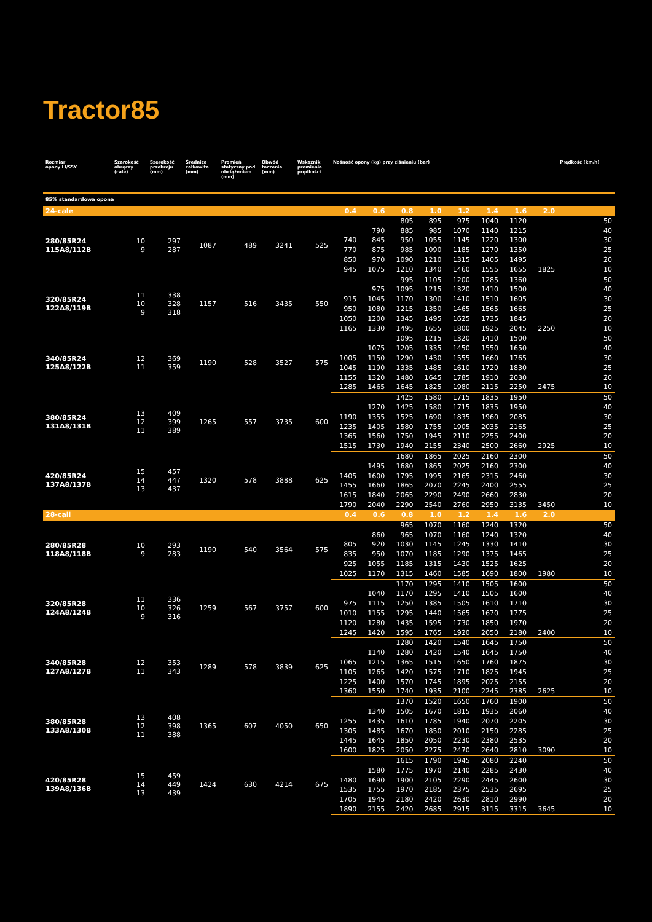Tractor85
| Rozmiar opony LI/SSY | Szerokość obręczy (cale) | Szerokość przekroju (mm) | Średnica całkowita (mm) | Promień statyczny pod obciążeniem (mm) | Obwód toczenia (mm) | Wskaźnik promienia prędkości | Nośność opony (kg) przy ciśnieniu (bar) | | | | | | | | Prędkość (km/h) |
| --- | --- | --- | --- | --- | --- | --- | --- | --- | --- | --- | --- | --- | --- | --- | --- |
| 85% standardowa opona | | | | | | | | | | | | | | | |
| 24-cale | | | | | | | 0.4 | 0.6 | 0.8 | 1.0 | 1.2 | 1.4 | 1.6 | 2.0 | |
| 280/85R24 115A8/112B | 10 9 | 297 287 | 1087 | 489 | 3241 | 525 | | | 805 | 895 | 975 | 1040 | 1120 | | 50 |
| | | | | | | | | 790 | 885 | 985 | 1070 | 1140 | 1215 | | 40 |
| | | | | | | | 740 | 845 | 950 | 1055 | 1145 | 1220 | 1300 | | 30 |
| | | | | | | | 770 | 875 | 985 | 1090 | 1185 | 1270 | 1350 | | 25 |
| | | | | | | | 850 | 970 | 1090 | 1210 | 1315 | 1405 | 1495 | | 20 |
| | | | | | | | 945 | 1075 | 1210 | 1340 | 1460 | 1555 | 1655 | 1825 | 10 |
| 320/85R24 122A8/119B | 11 10 9 | 338 328 318 | 1157 | 516 | 3435 | 550 | | | 995 | 1105 | 1200 | 1285 | 1360 | | 50 |
| | | | | | | | | 975 | 1095 | 1215 | 1320 | 1410 | 1500 | | 40 |
| | | | | | | | 915 | 1045 | 1170 | 1300 | 1410 | 1510 | 1605 | | 30 |
| | | | | | | | 950 | 1080 | 1215 | 1350 | 1465 | 1565 | 1665 | | 25 |
| | | | | | | | 1050 | 1200 | 1345 | 1495 | 1625 | 1735 | 1845 | | 20 |
| | | | | | | | 1165 | 1330 | 1495 | 1655 | 1800 | 1925 | 2045 | 2250 | 10 |
| 340/85R24 125A8/122B | 12 11 | 369 359 | 1190 | 528 | 3527 | 575 | | | 1095 | 1215 | 1320 | 1410 | 1500 | | 50 |
| | | | | | | | | 1075 | 1205 | 1335 | 1450 | 1550 | 1650 | | 40 |
| | | | | | | | 1005 | 1150 | 1290 | 1430 | 1555 | 1660 | 1765 | | 30 |
| | | | | | | | 1045 | 1190 | 1335 | 1485 | 1610 | 1720 | 1830 | | 25 |
| | | | | | | | 1155 | 1320 | 1480 | 1645 | 1785 | 1910 | 2030 | | 20 |
| | | | | | | | 1285 | 1465 | 1645 | 1825 | 1980 | 2115 | 2250 | 2475 | 10 |
| 380/85R24 131A8/131B | 13 12 11 | 409 399 389 | 1265 | 557 | 3735 | 600 | | | 1425 | 1580 | 1715 | 1835 | 1950 | | 50 |
| | | | | | | | | 1270 | 1425 | 1580 | 1715 | 1835 | 1950 | | 40 |
| | | | | | | | 1190 | 1355 | 1525 | 1690 | 1835 | 1960 | 2085 | | 30 |
| | | | | | | | 1235 | 1405 | 1580 | 1755 | 1905 | 2035 | 2165 | | 25 |
| | | | | | | | 1365 | 1560 | 1750 | 1945 | 2110 | 2255 | 2400 | | 20 |
| | | | | | | | 1515 | 1730 | 1940 | 2155 | 2340 | 2500 | 2660 | 2925 | 10 |
| 420/85R24 137A8/137B | 15 14 13 | 457 447 437 | 1320 | 578 | 3888 | 625 | | | 1680 | 1865 | 2025 | 2160 | 2300 | | 50 |
| | | | | | | | | 1495 | 1680 | 1865 | 2025 | 2160 | 2300 | | 40 |
| | | | | | | | 1405 | 1600 | 1795 | 1995 | 2165 | 2315 | 2460 | | 30 |
| | | | | | | | 1455 | 1660 | 1865 | 2070 | 2245 | 2400 | 2555 | | 25 |
| | | | | | | | 1615 | 1840 | 2065 | 2290 | 2490 | 2660 | 2830 | | 20 |
| | | | | | | | 1790 | 2040 | 2290 | 2540 | 2760 | 2950 | 3135 | 3450 | 10 |
| 28-cali | | | | | | | 0.4 | 0.6 | 0.8 | 1.0 | 1.2 | 1.4 | 1.6 | 2.0 | |
| 280/85R28 118A8/118B | 10 9 | 293 283 | 1190 | 540 | 3564 | 575 | | | 965 | 1070 | 1160 | 1240 | 1320 | | 50 |
| | | | | | | | | 860 | 965 | 1070 | 1160 | 1240 | 1320 | | 40 |
| | | | | | | | 805 | 920 | 1030 | 1145 | 1245 | 1330 | 1410 | | 30 |
| | | | | | | | 835 | 950 | 1070 | 1185 | 1290 | 1375 | 1465 | | 25 |
| | | | | | | | 925 | 1055 | 1185 | 1315 | 1430 | 1525 | 1625 | | 20 |
| | | | | | | | 1025 | 1170 | 1315 | 1460 | 1585 | 1690 | 1800 | 1980 | 10 |
| 320/85R28 124A8/124B | 11 10 9 | 336 326 316 | 1259 | 567 | 3757 | 600 | | | 1170 | 1295 | 1410 | 1505 | 1600 | | 50 |
| | | | | | | | | 1040 | 1170 | 1295 | 1410 | 1505 | 1600 | | 40 |
| | | | | | | | 975 | 1115 | 1250 | 1385 | 1505 | 1610 | 1710 | | 30 |
| | | | | | | | 1010 | 1155 | 1295 | 1440 | 1565 | 1670 | 1775 | | 25 |
| | | | | | | | 1120 | 1280 | 1435 | 1595 | 1730 | 1850 | 1970 | | 20 |
| | | | | | | | 1245 | 1420 | 1595 | 1765 | 1920 | 2050 | 2180 | 2400 | 10 |
| 340/85R28 127A8/127B | 12 11 | 353 343 | 1289 | 578 | 3839 | 625 | | | 1280 | 1420 | 1540 | 1645 | 1750 | | 50 |
| | | | | | | | | 1140 | 1280 | 1420 | 1540 | 1645 | 1750 | | 40 |
| | | | | | | | 1065 | 1215 | 1365 | 1515 | 1650 | 1760 | 1875 | | 30 |
| | | | | | | | 1105 | 1265 | 1420 | 1575 | 1710 | 1825 | 1945 | | 25 |
| | | | | | | | 1225 | 1400 | 1570 | 1745 | 1895 | 2025 | 2155 | | 20 |
| | | | | | | | 1360 | 1550 | 1740 | 1935 | 2100 | 2245 | 2385 | 2625 | 10 |
| 380/85R28 133A8/130B | 13 12 11 | 408 398 388 | 1365 | 607 | 4050 | 650 | | | 1370 | 1520 | 1650 | 1760 | 1900 | | 50 |
| | | | | | | | | 1340 | 1505 | 1670 | 1815 | 1935 | 2060 | | 40 |
| | | | | | | | 1255 | 1435 | 1610 | 1785 | 1940 | 2070 | 2205 | | 30 |
| | | | | | | | 1305 | 1485 | 1670 | 1850 | 2010 | 2150 | 2285 | | 25 |
| | | | | | | | 1445 | 1645 | 1850 | 2050 | 2230 | 2380 | 2535 | | 20 |
| | | | | | | | 1600 | 1825 | 2050 | 2275 | 2470 | 2640 | 2810 | 3090 | 10 |
| 420/85R28 139A8/136B | 15 14 13 | 459 449 439 | 1424 | 630 | 4214 | 675 | | | 1615 | 1790 | 1945 | 2080 | 2240 | | 50 |
| | | | | | | | | 1580 | 1775 | 1970 | 2140 | 2285 | 2430 | | 40 |
| | | | | | | | 1480 | 1690 | 1900 | 2105 | 2290 | 2445 | 2600 | | 30 |
| | | | | | | | 1535 | 1755 | 1970 | 2185 | 2375 | 2535 | 2695 | | 25 |
| | | | | | | | 1705 | 1945 | 2180 | 2420 | 2630 | 2810 | 2990 | | 20 |
| | | | | | | | 1890 | 2155 | 2420 | 2685 | 2915 | 3115 | 3315 | 3645 | 10 |